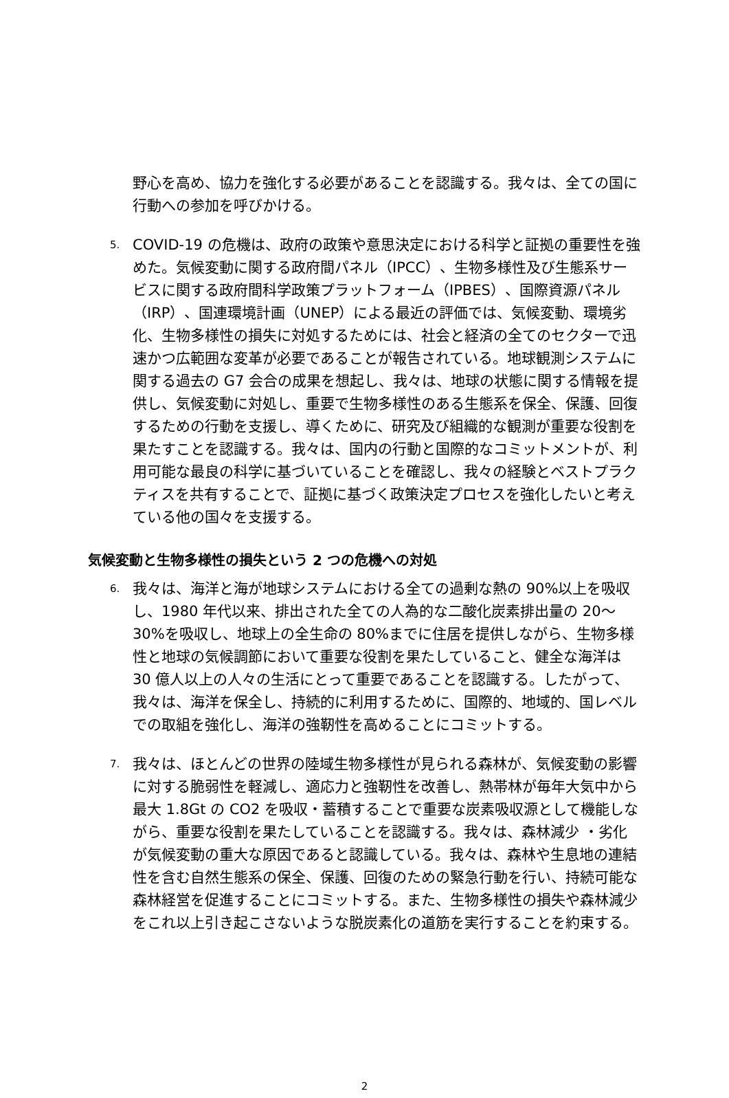野心を高め、協力を強化する必要があることを認識する。我々は、全ての国に行動への参加を呼びかける。
5.
COVID-19 の危機は、政府の政策や意思決定における科学と証拠の重要性を強めた。気候変動に関する政府間パネル（IPCC）、生物多様性及び生態系サービスに関する政府間科学政策プラットフォーム（IPBES）、国際資源パネル（IRP）、国連環境計画（UNEP）による最近の評価では、気候変動、環境劣化、生物多様性の損失に対処するためには、社会と経済の全てのセクターで迅速かつ広範囲な変革が必要であることが報告されている。地球観測システムに関する過去の G7 会合の成果を想起し、我々は、地球の状態に関する情報を提供し、気候変動に対処し、重要で生物多様性のある生態系を保全、保護、回復するための行動を支援し、導くために、研究及び組織的な観測が重要な役割を果たすことを認識する。我々は、国内の行動と国際的なコミットメントが、利用可能な最良の科学に基づいていることを確認し、我々の経験とベストプラクティスを共有することで、証拠に基づく政策決定プロセスを強化したいと考えている他の国々を支援する。
気候変動と生物多様性の損失という 2 つの危機への対処
6.
我々は、海洋と海が地球システムにおける全ての過剰な熱の 90%以上を吸収し、1980 年代以来、排出された全ての人為的な二酸化炭素排出量の 20～30%を吸収し、地球上の全生命の 80%までに住居を提供しながら、生物多様性と地球の気候調節において重要な役割を果たしていること、健全な海洋は 30 億人以上の人々の生活にとって重要であることを認識する。したがって、我々は、海洋を保全し、持続的に利用するために、国際的、地域的、国レベルでの取組を強化し、海洋の強靭性を高めることにコミットする。
7.
我々は、ほとんどの世界の陸域生物多様性が見られる森林が、気候変動の影響に対する脆弱性を軽減し、適応力と強靭性を改善し、熱帯林が毎年大気中から最大 1.8Gt の CO2 を吸収・蓄積することで重要な炭素吸収源として機能しながら、重要な役割を果たしていることを認識する。我々は、森林減少 ・劣化が気候変動の重大な原因であると認識している。我々は、森林や生息地の連結性を含む自然生態系の保全、保護、回復のための緊急行動を行い、持続可能な森林経営を促進することにコミットする。また、生物多様性の損失や森林減少をこれ以上引き起こさないような脱炭素化の道筋を実行することを約束する。
2